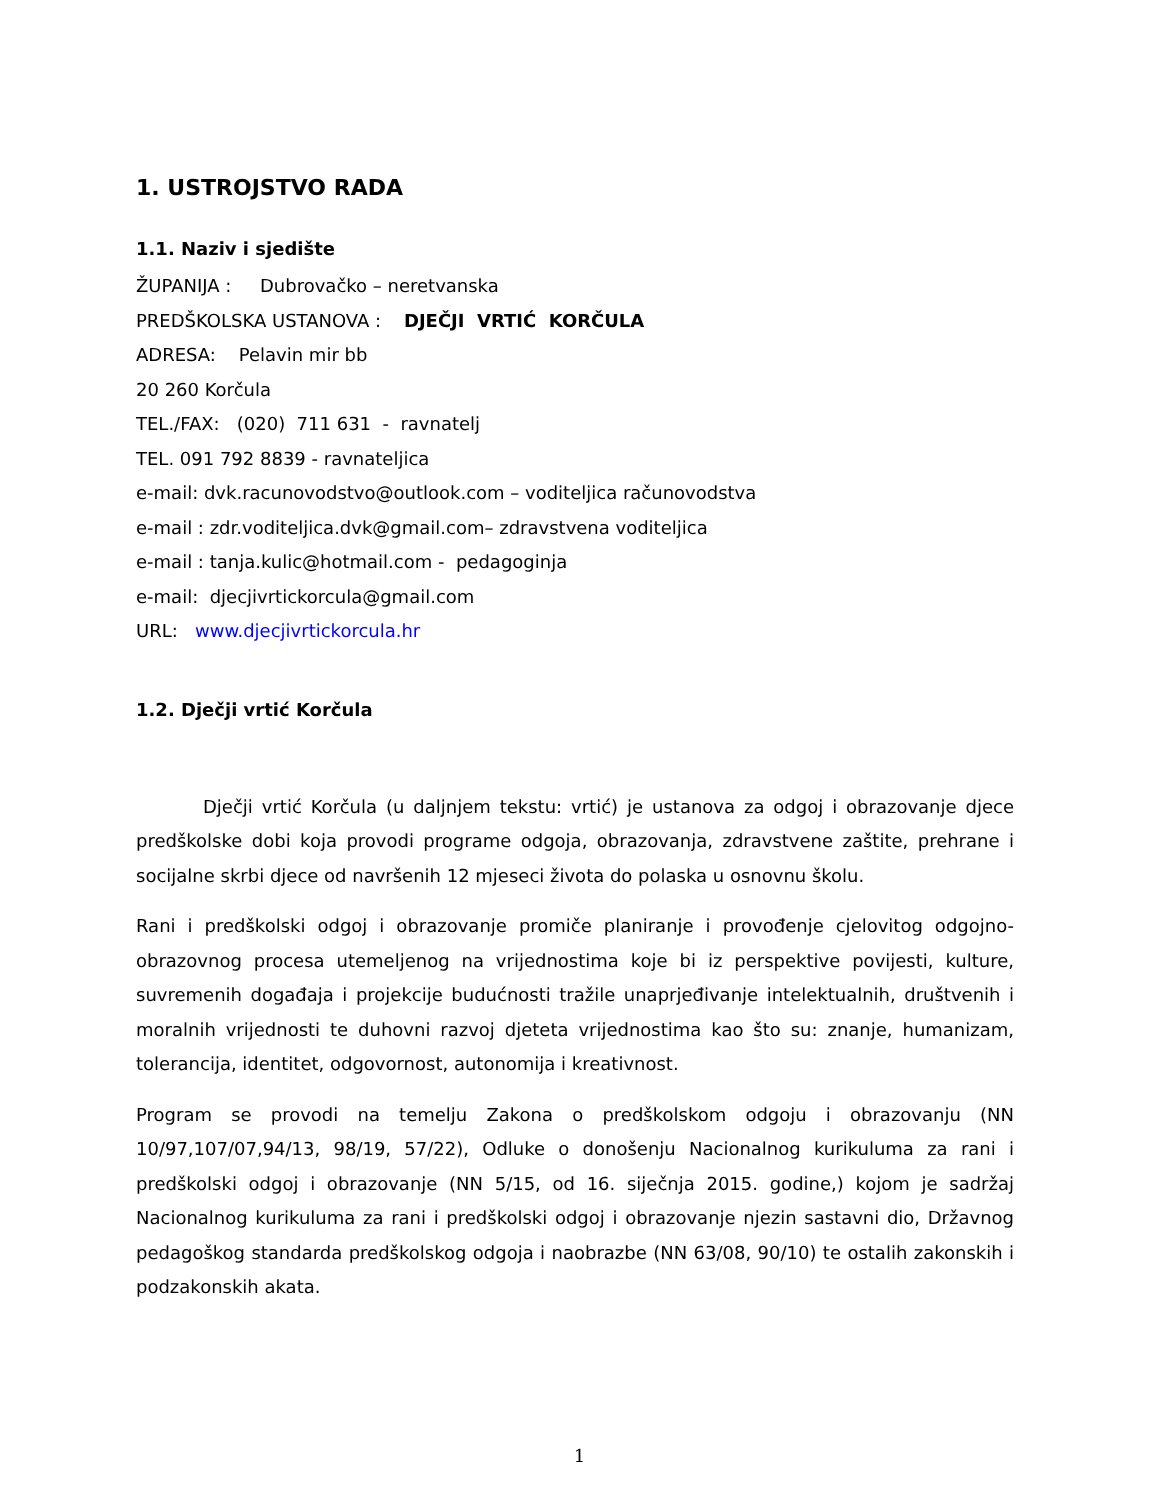1. USTROJSTVO RADA
1.1. Naziv i sjedište
ŽUPANIJA : Dubrovačko – neretvanska
PREDŠKOLSKA USTANOVA : DJEČJI VRTIĆ KORČULA
ADRESA: Pelavin mir bb
20 260 Korčula
TEL./FAX: (020) 711 631 - ravnatelj
TEL. 091 792 8839 - ravnateljica
e-mail: dvk.racunovodstvo@outlook.com – voditeljica računovodstva
e-mail : zdr.voditeljica.dvk@gmail.com– zdravstvena voditeljica
e-mail : tanja.kulic@hotmail.com - pedagoginja
e-mail: djecjivrtickorcula@gmail.com
URL: www.djecjivrtickorcula.hr
1.2. Dječji vrtić Korčula
Dječji vrtić Korčula (u daljnjem tekstu: vrtić) je ustanova za odgoj i obrazovanje djece predškolske dobi koja provodi programe odgoja, obrazovanja, zdravstvene zaštite, prehrane i socijalne skrbi djece od navršenih 12 mjeseci života do polaska u osnovnu školu.
Rani i predškolski odgoj i obrazovanje promiče planiranje i provođenje cjelovitog odgojno-obrazovnog procesa utemeljenog na vrijednostima koje bi iz perspektive povijesti, kulture, suvremenih događaja i projekcije budućnosti tražile unaprjeđivanje intelektualnih, društvenih i moralnih vrijednosti te duhovni razvoj djeteta vrijednostima kao što su: znanje, humanizam, tolerancija, identitet, odgovornost, autonomija i kreativnost.
Program se provodi na temelju Zakona o predškolskom odgoju i obrazovanju (NN 10/97,107/07,94/13, 98/19, 57/22), Odluke o donošenju Nacionalnog kurikuluma za rani i predškolski odgoj i obrazovanje (NN 5/15, od 16. siječnja 2015. godine,) kojom je sadržaj Nacionalnog kurikuluma za rani i predškolski odgoj i obrazovanje njezin sastavni dio, Državnog pedagoškog standarda predškolskog odgoja i naobrazbe (NN 63/08, 90/10) te ostalih zakonskih i podzakonskih akata.
1